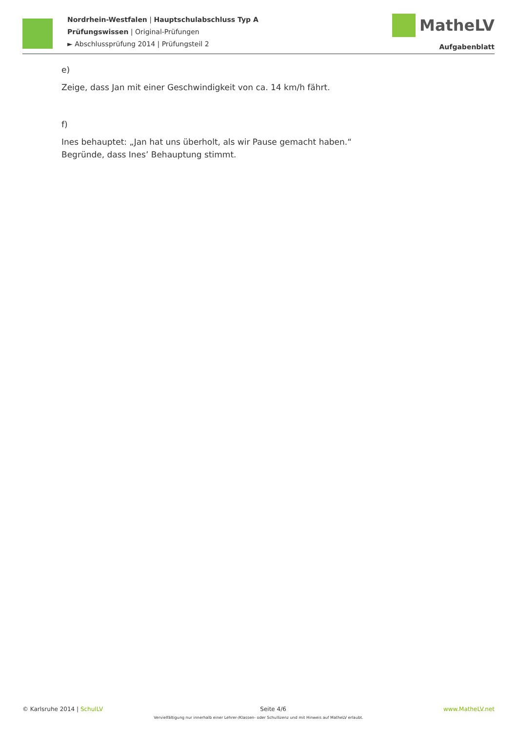Nordrhein-Westfalen | Hauptschulabschluss Typ A
Prüfungswissen | Original-Prüfungen
► Abschlussprüfung 2014 | Prüfungsteil 2
MatheLV
Aufgabenblatt
e)
Zeige, dass Jan mit einer Geschwindigkeit von ca. 14 km/h fährt.
f)
Ines behauptet: „Jan hat uns überholt, als wir Pause gemacht haben.“
Begründe, dass Ines’ Behauptung stimmt.
© Karlsruhe 2014 | SchulLV Seite 4/6 www.MatheLV.net
Vervielfältigung nur innerhalb einer Lehrer-/Klassen- oder Schullizenz und mit Hinweis auf MatheLV erlaubt.